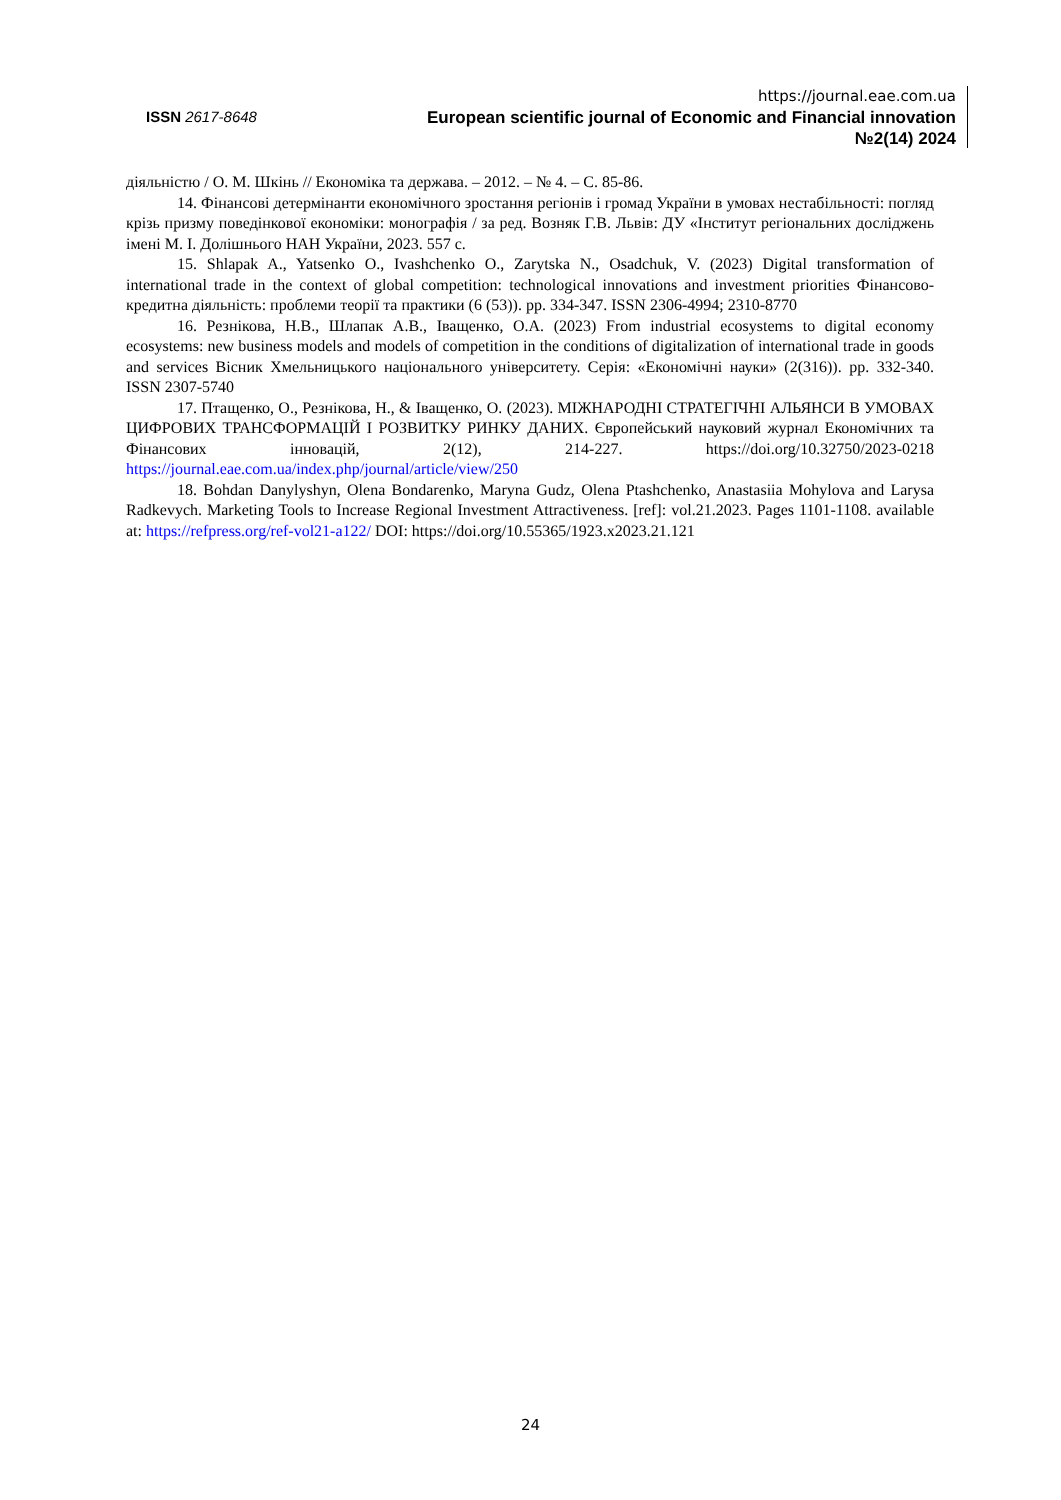ISSN 2617-8648
https://journal.eae.com.ua
European scientific journal of Economic and Financial innovation
№2(14) 2024
діяльністю / О. М. Шкінь // Економіка та держава. – 2012. – № 4. – С. 85-86.
14. Фінансові детермінанти економічного зростання регіонів і громад України в умовах нестабільності: погляд крізь призму поведінкової економіки: монографія / за ред. Возняк Г.В. Львів: ДУ «Інститут регіональних досліджень імені М. І. Долішнього НАН України, 2023. 557 с.
15. Shlapak A., Yatsenko O., Ivashchenko O., Zarytska N., Osadchuk, V. (2023) Digital transformation of international trade in the context of global competition: technological innovations and investment priorities Фінансово-кредитна діяльність: проблеми теорії та практики (6 (53)). pp. 334-347. ISSN 2306-4994; 2310-8770
16. Резнікова, Н.В., Шлапак А.В., Іващенко, О.А. (2023) From industrial ecosystems to digital economy ecosystems: new business models and models of competition in the conditions of digitalization of international trade in goods and services Вісник Хмельницького національного університету. Серія: «Економічні науки» (2(316)). pp. 332-340. ISSN 2307-5740
17. Птащенко, О., Резнікова, Н., & Іващенко, О. (2023). МІЖНАРОДНІ СТРАТЕГІЧНІ АЛЬЯНСИ В УМОВАХ ЦИФРОВИХ ТРАНСФОРМАЦІЙ І РОЗВИТКУ РИНКУ ДАНИХ. Європейський науковий журнал Економічних та Фінансових інновацій, 2(12), 214-227. https://doi.org/10.32750/2023-0218 https://journal.eae.com.ua/index.php/journal/article/view/250
18. Bohdan Danylyshyn, Olena Bondarenko, Maryna Gudz, Olena Ptashchenko, Anastasiia Mohylova and Larysa Radkevych. Marketing Tools to Increase Regional Investment Attractiveness. [ref]: vol.21.2023. Pages 1101-1108. available at: https://refpress.org/ref-vol21-a122/ DOI: https://doi.org/10.55365/1923.x2023.21.121
24